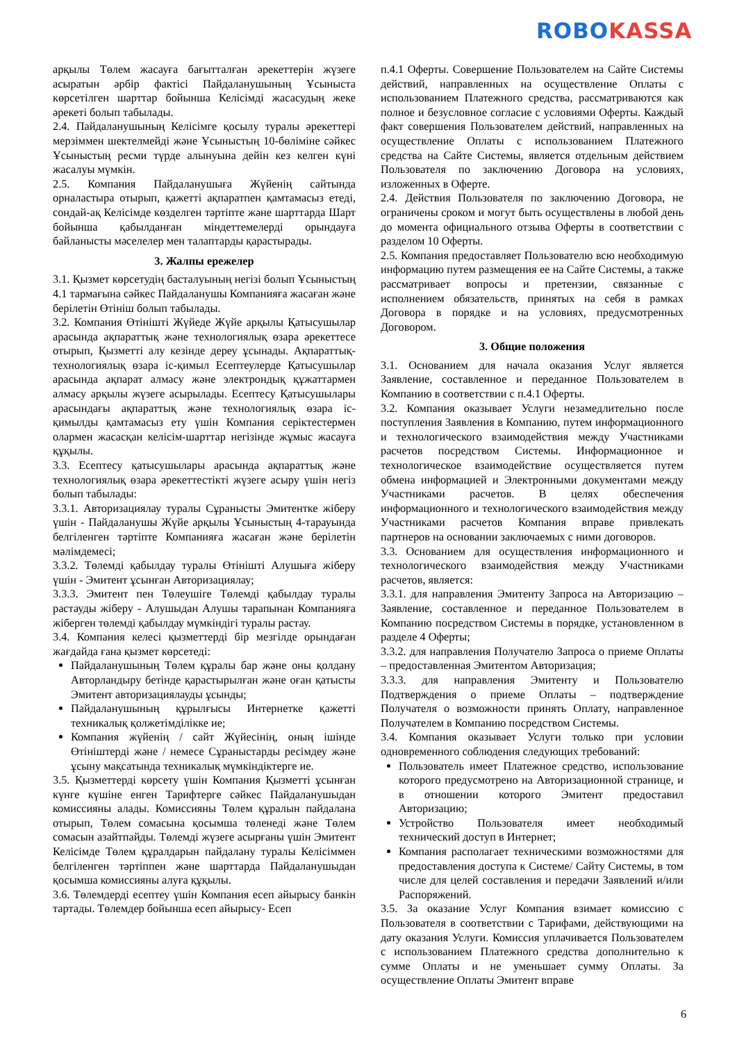ROBO KASSA
арқылы Төлем жасауға бағытталған әрекеттерін жүзеге асыратын әрбір фактісі Пайдаланушының Ұсыныста көрсетілген шарттар бойынша Келісімді жасасудың жеке әрекеті болып табылады.
2.4. Пайдаланушының Келісімге қосылу туралы әрекеттері мерзіммен шектелмейді және Ұсыныстың 10-бөліміне сәйкес Ұсыныстың ресми түрде алынуына дейін кез келген күні жасалуы мүмкін.
2.5. Компания Пайдаланушыға Жүйенің сайтында орналастыра отырып, қажетті ақпаратпен қамтамасыз етеді, сондай-ақ Келісімде көзделген тәртіпте және шарттарда Шарт бойынша қабылданған міндеттемелерді орындауға байланысты мәселелер мен талаптарды қарастырады.
3. Жалпы ережелер
3.1. Қызмет көрсетудің басталуының негізі болып Ұсыныстың 4.1 тармағына сәйкес Пайдаланушы Компанияға жасаған және берілетін Өтініш болып табылады.
3.2. Компания Өтінішті Жүйеде Жүйе арқылы Қатысушылар арасында ақпараттық және технологиялық өзара әрекеттесе отырып, Қызметті алу кезінде дереу ұсынады. Ақпараттық-технологиялық өзара іс-қимыл Есептеулерде Қатысушылар арасында ақпарат алмасу және электрондық құжаттармен алмасу арқылы жүзеге асырылады. Есептесу Қатысушылары арасындағы ақпараттық және технологиялық өзара іс-қимылды қамтамасыз ету үшін Компания серіктестермен олармен жасасқан келісім-шарттар негізінде жұмыс жасауға құқылы.
3.3. Есептесу қатысушылары арасында ақпараттық және технологиялық өзара әрекеттестікті жүзеге асыру үшін негіз болып табылады:
3.3.1. Авторизациялау туралы Сұранысты Эмитентке жіберу үшін - Пайдаланушы Жүйе арқылы Ұсыныстың 4-тарауында белгіленген тәртіпте Компанияға жасаған және берілетін мәлімдемесі;
3.3.2. Төлемді қабылдау туралы Өтінішті Алушыға жіберу үшін - Эмитент ұсынған Авторизациялау;
3.3.3. Эмитент пен Төлеушіге Төлемді қабылдау туралы растауды жіберу - Алушыдан Алушы тарапынан Компанияға жіберген төлемді қабылдау мүмкіндігі туралы растау.
3.4. Компания келесі қызметтерді бір мезгілде орындаған жағдайда ғана қызмет көрсетеді:
Пайдаланушының Төлем құралы бар және оны қолдану Авторландыру бетінде қарастырылған және оған қатысты Эмитент авторизациялауды ұсынды;
Пайдаланушының құрылғысы Интернетке қажетті техникалық қолжетімділікке ие;
Компания жүйенің / сайт Жүйесінің, оның ішінде Өтініштерді және / немесе Сұраныстарды ресімдеу және ұсыну мақсатында техникалық мүмкіндіктерге ие.
3.5. Қызметтерді көрсету үшін Компания Қызметті ұсынған күнге күшіне енген Тарифтерге сәйкес Пайдаланушыдан комиссияны алады. Комиссияны Төлем құралын пайдалана отырып, Төлем сомасына қосымша төленеді және Төлем сомасын азайтпайды. Төлемді жүзеге асырғаны үшін Эмитент Келісімде Төлем құралдарын пайдалану туралы Келісіммен белгіленген тәртіппен және шарттарда Пайдаланушыдан қосымша комиссияны алуға құқылы.
3.6. Төлемдерді есептеу үшін Компания есеп айырысу банкін тартады. Төлемдер бойынша есеп айырысу- Есеп
п.4.1 Оферты. Совершение Пользователем на Сайте Системы действий, направленных на осуществление Оплаты с использованием Платежного средства, рассматриваются как полное и безусловное согласие с условиями Оферты. Каждый факт совершения Пользователем действий, направленных на осуществление Оплаты с использованием Платежного средства на Сайте Системы, является отдельным действием Пользователя по заключению Договора на условиях, изложенных в Оферте.
2.4. Действия Пользователя по заключению Договора, не ограничены сроком и могут быть осуществлены в любой день до момента официального отзыва Оферты в соответствии с разделом 10 Оферты.
2.5. Компания предоставляет Пользователю всю необходимую информацию путем размещения ее на Сайте Системы, а также рассматривает вопросы и претензии, связанные с исполнением обязательств, принятых на себя в рамках Договора в порядке и на условиях, предусмотренных Договором.
3. Общие положения
3.1. Основанием для начала оказания Услуг является Заявление, составленное и переданное Пользователем в Компанию в соответствии с п.4.1 Оферты.
3.2. Компания оказывает Услуги незамедлительно после поступления Заявления в Компанию, путем информационного и технологического взаимодействия между Участниками расчетов посредством Системы. Информационное и технологическое взаимодействие осуществляется путем обмена информацией и Электронными документами между Участниками расчетов. В целях обеспечения информационного и технологического взаимодействия между Участниками расчетов Компания вправе привлекать партнеров на основании заключаемых с ними договоров.
3.3. Основанием для осуществления информационного и технологического взаимодействия между Участниками расчетов, является:
3.3.1. для направления Эмитенту Запроса на Авторизацию – Заявление, составленное и переданное Пользователем в Компанию посредством Системы в порядке, установленном в разделе 4 Оферты;
3.3.2. для направления Получателю Запроса о приеме Оплаты – предоставленная Эмитентом Авторизация;
3.3.3. для направления Эмитенту и Пользователю Подтверждения о приеме Оплаты – подтверждение Получателя о возможности принять Оплату, направленное Получателем в Компанию посредством Системы.
3.4. Компания оказывает Услуги только при условии одновременного соблюдения следующих требований:
Пользователь имеет Платежное средство, использование которого предусмотрено на Авторизационной странице, и в отношении которого Эмитент предоставил Авторизацию;
Устройство Пользователя имеет необходимый технический доступ в Интернет;
Компания располагает техническими возможностями для предоставления доступа к Системе/ Сайту Системы, в том числе для целей составления и передачи Заявлений и/или Распоряжений.
3.5. За оказание Услуг Компания взимает комиссию с Пользователя в соответствии с Тарифами, действующими на дату оказания Услуги. Комиссия уплачивается Пользователем с использованием Платежного средства дополнительно к сумме Оплаты и не уменьшает сумму Оплаты. За осуществление Оплаты Эмитент вправе
6